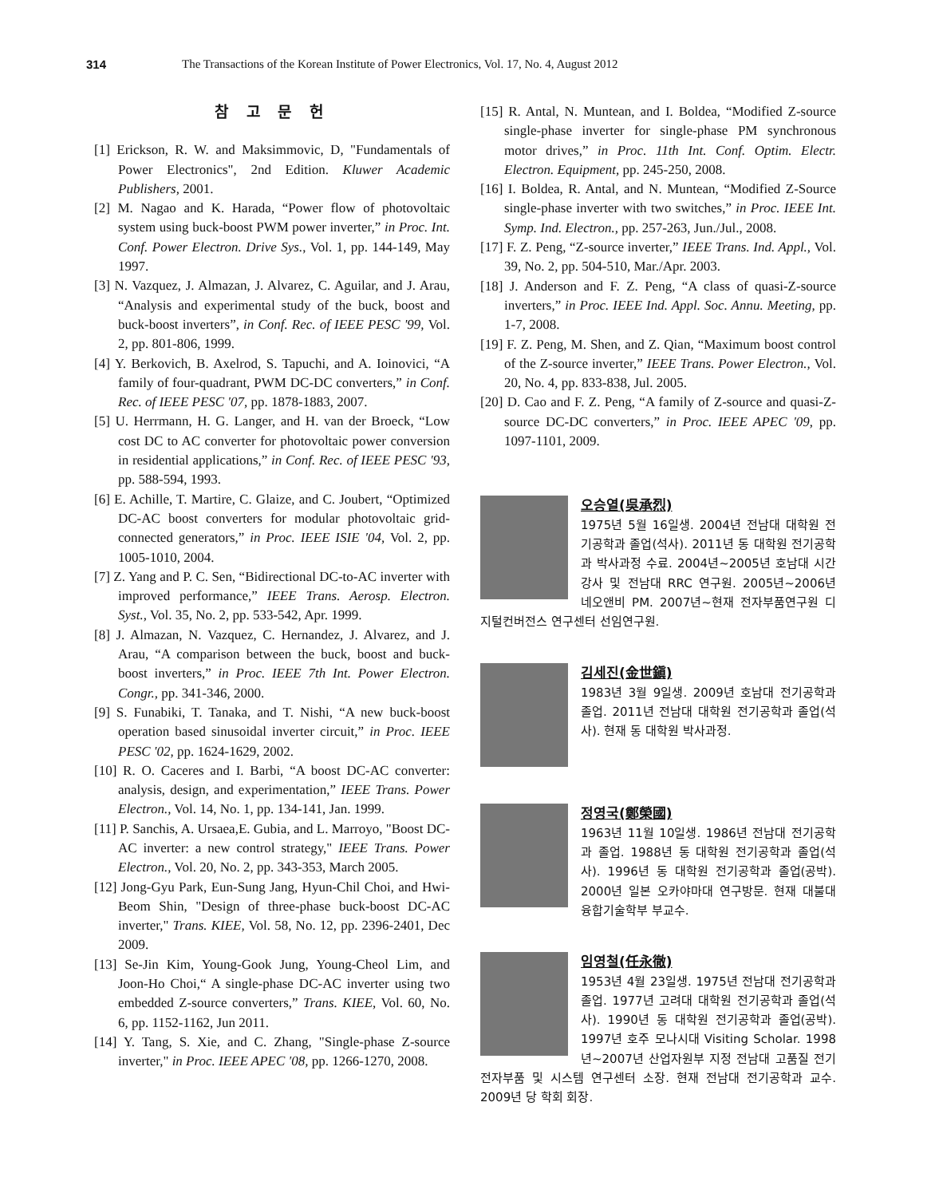314 The Transactions of the Korean Institute of Power Electronics, Vol. 17, No. 4, August 2012
참 고 문 헌
[1] Erickson, R. W. and Maksimmovic, D, "Fundamentals of Power Electronics", 2nd Edition. Kluwer Academic Publishers, 2001.
[2] M. Nagao and K. Harada, “Power flow of photovoltaic system using buck-boost PWM power inverter,” in Proc. Int. Conf. Power Electron. Drive Sys., Vol. 1, pp. 144-149, May 1997.
[3] N. Vazquez, J. Almazan, J. Alvarez, C. Aguilar, and J. Arau, “Analysis and experimental study of the buck, boost and buck-boost inverters”, in Conf. Rec. of IEEE PESC '99, Vol. 2, pp. 801-806, 1999.
[4] Y. Berkovich, B. Axelrod, S. Tapuchi, and A. Ioinovici, “A family of four-quadrant, PWM DC-DC converters,” in Conf. Rec. of IEEE PESC '07, pp. 1878‐1883, 2007.
[5] U. Herrmann, H. G. Langer, and H. van der Broeck, “Low cost DC to AC converter for photovoltaic power conversion in residential applications,” in Conf. Rec. of IEEE PESC '93, pp. 588‐594, 1993.
[6] E. Achille, T. Martire, C. Glaize, and C. Joubert, “Optimized DC‐AC boost converters for modular photovoltaic grid-connected generators,” in Proc. IEEE ISIE '04, Vol. 2, pp. 1005‐1010, 2004.
[7] Z. Yang and P. C. Sen, “Bidirectional DC-to-AC inverter with improved performance,” IEEE Trans. Aerosp. Electron. Syst., Vol. 35, No. 2, pp. 533‐542, Apr. 1999.
[8] J. Almazan, N. Vazquez, C. Hernandez, J. Alvarez, and J. Arau, “A comparison between the buck, boost and buck-boost inverters,” in Proc. IEEE 7th Int. Power Electron. Congr., pp. 341‐346, 2000.
[9] S. Funabiki, T. Tanaka, and T. Nishi, “A new buck-boost operation based sinusoidal inverter circuit,” in Proc. IEEE PESC '02, pp. 1624‐1629, 2002.
[10] R. O. Caceres and I. Barbi, “A boost DC‐AC converter: analysis, design, and experimentation,” IEEE Trans. Power Electron., Vol. 14, No. 1, pp. 134‐141, Jan. 1999.
[11] P. Sanchis, A. Ursaea,E. Gubia, and L. Marroyo, "Boost DC-AC inverter: a new control strategy," IEEE Trans. Power Electron., Vol. 20, No. 2, pp. 343-353, March 2005.
[12] Jong-Gyu Park, Eun-Sung Jang, Hyun-Chil Choi, and Hwi-Beom Shin, "Design of three-phase buck-boost DC-AC inverter," Trans. KIEE, Vol. 58, No. 12, pp. 2396-2401, Dec 2009.
[13] Se-Jin Kim, Young-Gook Jung, Young-Cheol Lim, and Joon-Ho Choi,“ A single-phase DC-AC inverter using two embedded Z-source converters,” Trans. KIEE, Vol. 60, No. 6, pp. 1152-1162, Jun 2011.
[14] Y. Tang, S. Xie, and C. Zhang, "Single-phase Z-source inverter," in Proc. IEEE APEC '08, pp. 1266-1270, 2008.
[15] R. Antal, N. Muntean, and I. Boldea, “Modified Z-source single-phase inverter for single-phase PM synchronous motor drives,” in Proc. 11th Int. Conf. Optim. Electr. Electron. Equipment, pp. 245‐250, 2008.
[16] I. Boldea, R. Antal, and N. Muntean, “Modified Z-Source single-phase inverter with two switches,” in Proc. IEEE Int. Symp. Ind. Electron., pp. 257‐263, Jun./Jul., 2008.
[17] F. Z. Peng, “Z-source inverter,” IEEE Trans. Ind. Appl., Vol. 39, No. 2, pp. 504‐510, Mar./Apr. 2003.
[18] J. Anderson and F. Z. Peng, “A class of quasi-Z-source inverters,” in Proc. IEEE Ind. Appl. Soc. Annu. Meeting, pp. 1‐7, 2008.
[19] F. Z. Peng, M. Shen, and Z. Qian, “Maximum boost control of the Z-source inverter,” IEEE Trans. Power Electron., Vol. 20, No. 4, pp. 833‐838, Jul. 2005.
[20] D. Cao and F. Z. Peng, “A family of Z-source and quasi-Z-source DC-DC converters,” in Proc. IEEE APEC '09, pp. 1097‐1101, 2009.
오승열(吳承烈)
1975년 5월 16일생. 2004년 전남대 대학원 전기공학과 졸업(석사). 2011년 동 대학원 전기공학과 박사과정 수료. 2004년~2005년 호남대 시간강사 및 전남대 RRC 연구원. 2005년~2006년 네오앤비 PM. 2007년~현재 전자부품연구원 디지털컨버전스 연구센터 선임연구원.
김세진(金世鎭)
1983년 3월 9일생. 2009년 호남대 전기공학과 졸업. 2011년 전남대 대학원 전기공학과 졸업(석사). 현재 동 대학원 박사과정.
정영국(鄭榮國)
1963년 11월 10일생. 1986년 전남대 전기공학과 졸업. 1988년 동 대학원 전기공학과 졸업(석사). 1996년 동 대학원 전기공학과 졸업(공박). 2000년 일본 오카야마대 연구방문. 현재 대불대 융합기술학부 부교수.
임영철(任永徹)
1953년 4월 23일생. 1975년 전남대 전기공학과 졸업. 1977년 고려대 대학원 전기공학과 졸업(석사). 1990년 동 대학원 전기공학과 졸업(공박). 1997년 호주 모나시대 Visiting Scholar. 1998년~2007년 산업자원부 지정 전남대 고품질 전기전자부품 및 시스템 연구센터 소장. 현재 전남대 전기공학과 교수. 2009년 당 학회 회장.